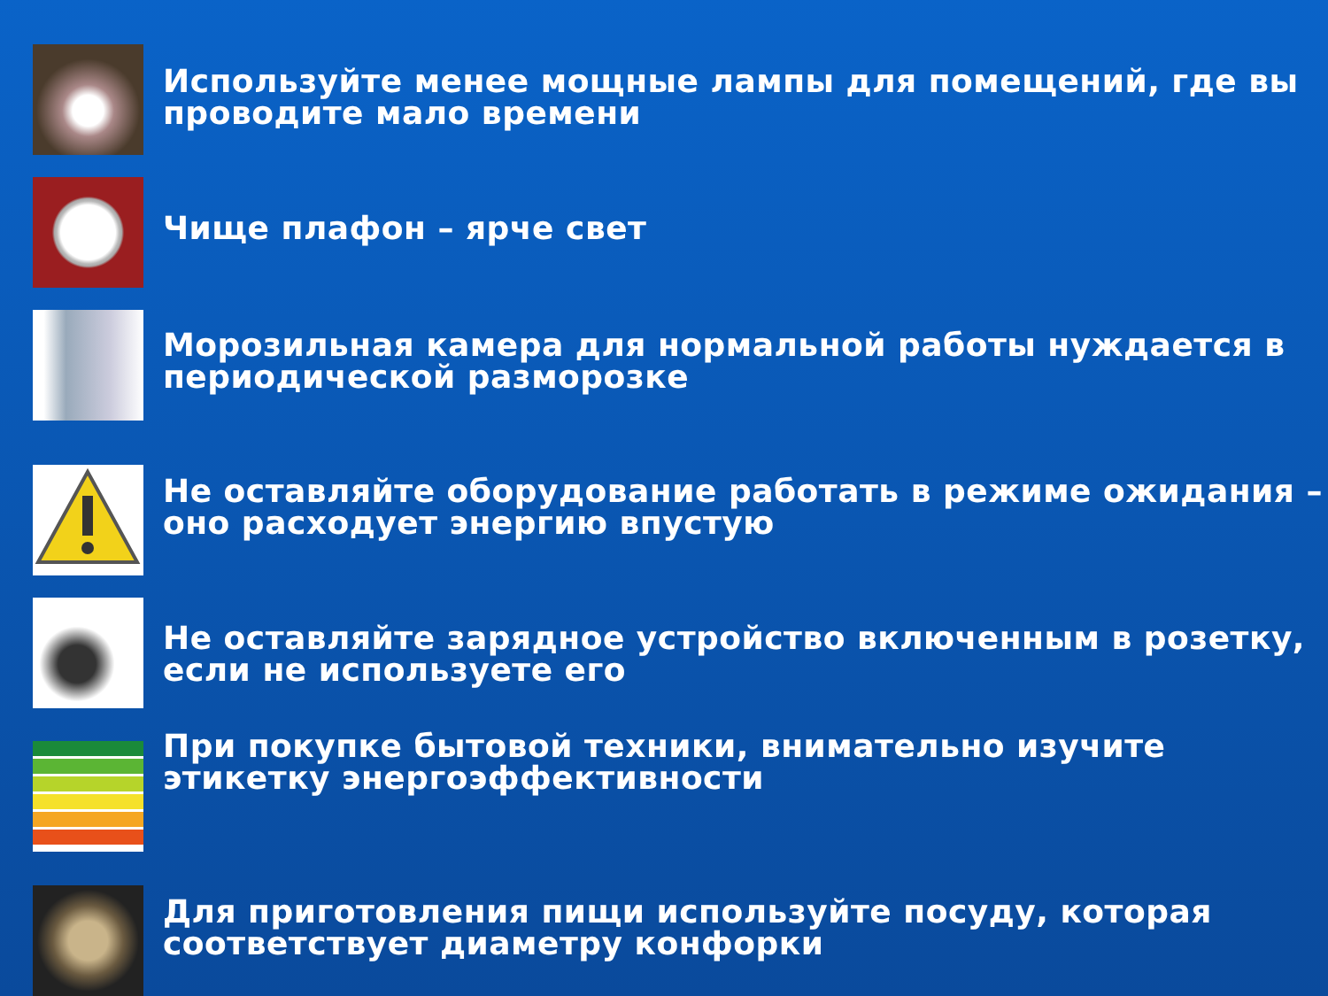Используйте менее мощные лампы для помещений, где вы проводите мало времени
Чище плафон – ярче свет
Морозильная камера для нормальной работы нуждается в периодической разморозке
Не оставляйте оборудование работать в режиме ожидания – оно расходует энергию впустую
Не оставляйте зарядное устройство включенным в розетку, если не используете его
При покупке бытовой техники, внимательно изучите этикетку энергоэффективности
Для приготовления пищи используйте посуду, которая соответствует диаметру конфорки